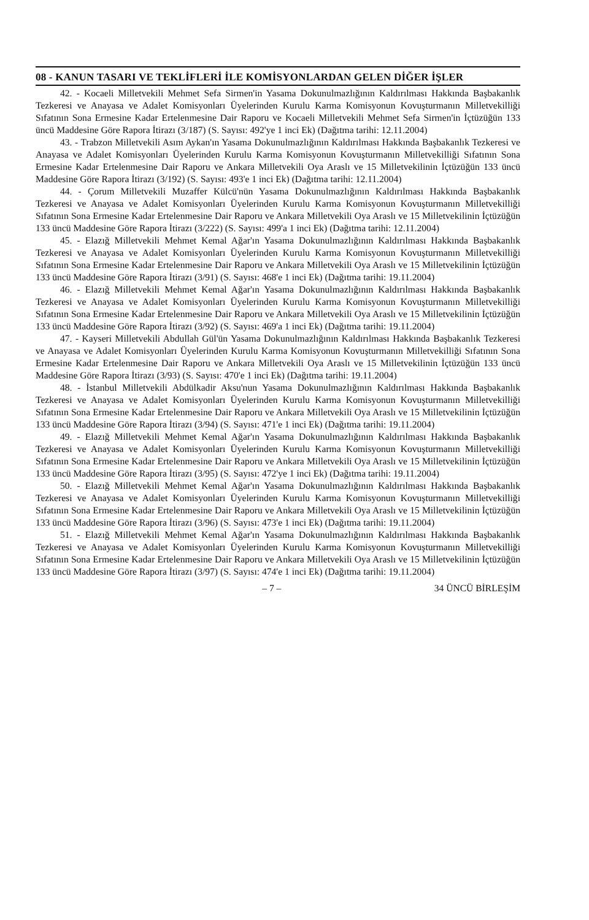08 - KANUN TASARI VE TEKLİFLERİ İLE KOMİSYONLARDAN GELEN DİĞER İŞLER
42. - Kocaeli Milletvekili Mehmet Sefa Sirmen'in Yasama Dokunulmazlığının Kaldırılması Hakkında Başbakanlık Tezkeresi ve Anayasa ve Adalet Komisyonları Üyelerinden Kurulu Karma Komisyonun Kovuşturmanın Milletvekilliği Sıfatının Sona Ermesine Kadar Ertelenmesine Dair Raporu ve Kocaeli Milletvekili Mehmet Sefa Sirmen'in İçtüzüğün 133 üncü Maddesine Göre Rapora İtirazı (3/187) (S. Sayısı: 492'ye 1 inci Ek) (Dağıtma tarihi: 12.11.2004)
43. - Trabzon Milletvekili Asım Aykan'ın Yasama Dokunulmazlığının Kaldırılması Hakkında Başbakanlık Tezkeresi ve Anayasa ve Adalet Komisyonları Üyelerinden Kurulu Karma Komisyonun Kovuşturmanın Milletvekilliği Sıfatının Sona Ermesine Kadar Ertelenmesine Dair Raporu ve Ankara Milletvekili Oya Araslı ve 15 Milletvekilinin İçtüzüğün 133 üncü Maddesine Göre Rapora İtirazı (3/192) (S. Sayısı: 493'e 1 inci Ek) (Dağıtma tarihi: 12.11.2004)
44. - Çorum Milletvekili Muzaffer Külcü'nün Yasama Dokunulmazlığının Kaldırılması Hakkında Başbakanlık Tezkeresi ve Anayasa ve Adalet Komisyonları Üyelerinden Kurulu Karma Komisyonun Kovuşturmanın Milletvekilliği Sıfatının Sona Ermesine Kadar Ertelenmesine Dair Raporu ve Ankara Milletvekili Oya Araslı ve 15 Milletvekilinin İçtüzüğün 133 üncü Maddesine Göre Rapora İtirazı (3/222) (S. Sayısı: 499'a 1 inci Ek) (Dağıtma tarihi: 12.11.2004)
45. - Elazığ Milletvekili Mehmet Kemal Ağar'ın Yasama Dokunulmazlığının Kaldırılması Hakkında Başbakanlık Tezkeresi ve Anayasa ve Adalet Komisyonları Üyelerinden Kurulu Karma Komisyonun Kovuşturmanın Milletvekilliği Sıfatının Sona Ermesine Kadar Ertelenmesine Dair Raporu ve Ankara Milletvekili Oya Araslı ve 15 Milletvekilinin İçtüzüğün 133 üncü Maddesine Göre Rapora İtirazı (3/91) (S. Sayısı: 468'e 1 inci Ek) (Dağıtma tarihi: 19.11.2004)
46. - Elazığ Milletvekili Mehmet Kemal Ağar'ın Yasama Dokunulmazlığının Kaldırılması Hakkında Başbakanlık Tezkeresi ve Anayasa ve Adalet Komisyonları Üyelerinden Kurulu Karma Komisyonun Kovuşturmanın Milletvekilliği Sıfatının Sona Ermesine Kadar Ertelenmesine Dair Raporu ve Ankara Milletvekili Oya Araslı ve 15 Milletvekilinin İçtüzüğün 133 üncü Maddesine Göre Rapora İtirazı (3/92) (S. Sayısı: 469'a 1 inci Ek) (Dağıtma tarihi: 19.11.2004)
47. - Kayseri Milletvekili Abdullah Gül'ün Yasama Dokunulmazlığının Kaldırılması Hakkında Başbakanlık Tezkeresi ve Anayasa ve Adalet Komisyonları Üyelerinden Kurulu Karma Komisyonun Kovuşturmanın Milletvekilliği Sıfatının Sona Ermesine Kadar Ertelenmesine Dair Raporu ve Ankara Milletvekili Oya Araslı ve 15 Milletvekilinin İçtüzüğün 133 üncü Maddesine Göre Rapora İtirazı (3/93) (S. Sayısı: 470'e 1 inci Ek) (Dağıtma tarihi: 19.11.2004)
48. - İstanbul Milletvekili Abdülkadir Aksu'nun Yasama Dokunulmazlığının Kaldırılması Hakkında Başbakanlık Tezkeresi ve Anayasa ve Adalet Komisyonları Üyelerinden Kurulu Karma Komisyonun Kovuşturmanın Milletvekilliği Sıfatının Sona Ermesine Kadar Ertelenmesine Dair Raporu ve Ankara Milletvekili Oya Araslı ve 15 Milletvekilinin İçtüzüğün 133 üncü Maddesine Göre Rapora İtirazı (3/94) (S. Sayısı: 471'e 1 inci Ek) (Dağıtma tarihi: 19.11.2004)
49. - Elazığ Milletvekili Mehmet Kemal Ağar'ın Yasama Dokunulmazlığının Kaldırılması Hakkında Başbakanlık Tezkeresi ve Anayasa ve Adalet Komisyonları Üyelerinden Kurulu Karma Komisyonun Kovuşturmanın Milletvekilliği Sıfatının Sona Ermesine Kadar Ertelenmesine Dair Raporu ve Ankara Milletvekili Oya Araslı ve 15 Milletvekilinin İçtüzüğün 133 üncü Maddesine Göre Rapora İtirazı (3/95) (S. Sayısı: 472'ye 1 inci Ek) (Dağıtma tarihi: 19.11.2004)
50. - Elazığ Milletvekili Mehmet Kemal Ağar'ın Yasama Dokunulmazlığının Kaldırılması Hakkında Başbakanlık Tezkeresi ve Anayasa ve Adalet Komisyonları Üyelerinden Kurulu Karma Komisyonun Kovuşturmanın Milletvekilliği Sıfatının Sona Ermesine Kadar Ertelenmesine Dair Raporu ve Ankara Milletvekili Oya Araslı ve 15 Milletvekilinin İçtüzüğün 133 üncü Maddesine Göre Rapora İtirazı (3/96) (S. Sayısı: 473'e 1 inci Ek) (Dağıtma tarihi: 19.11.2004)
51. - Elazığ Milletvekili Mehmet Kemal Ağar'ın Yasama Dokunulmazlığının Kaldırılması Hakkında Başbakanlık Tezkeresi ve Anayasa ve Adalet Komisyonları Üyelerinden Kurulu Karma Komisyonun Kovuşturmanın Milletvekilliği Sıfatının Sona Ermesine Kadar Ertelenmesine Dair Raporu ve Ankara Milletvekili Oya Araslı ve 15 Milletvekilinin İçtüzüğün 133 üncü Maddesine Göre Rapora İtirazı (3/97) (S. Sayısı: 474'e 1 inci Ek) (Dağıtma tarihi: 19.11.2004)
– 7 – 34 ÜNCÜ BİRLEŞİM